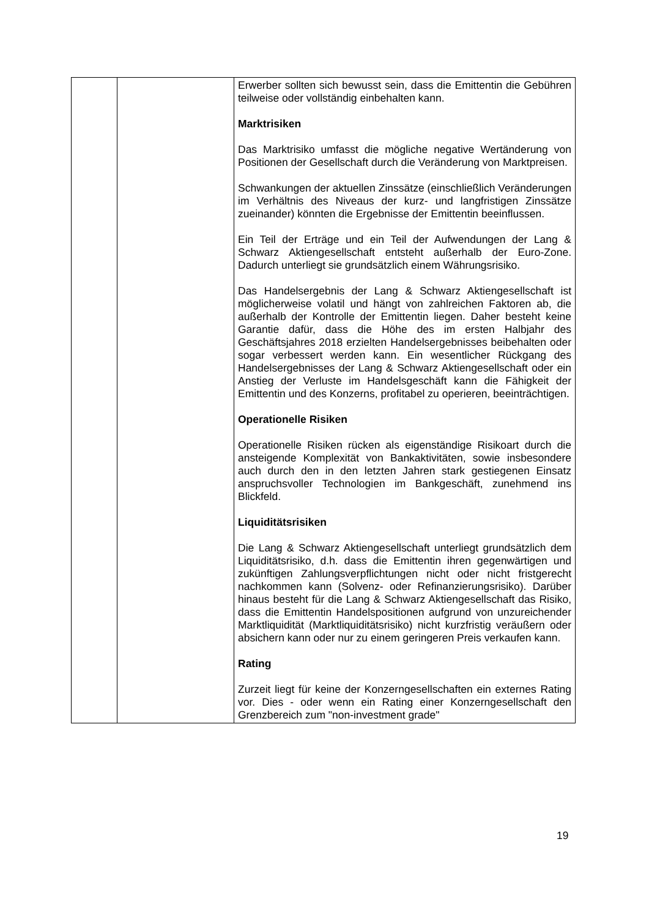| | | Erwerber sollten sich bewusst sein, dass die Emittentin die Gebühren teilweise oder vollständig einbehalten kann. Marktrisiken Das Marktrisiko umfasst die mögliche negative Wertänderung von Positionen der Gesellschaft durch die Veränderung von Marktpreisen. Schwankungen der aktuellen Zinssätze (einschließlich Veränderungen im Verhältnis des Niveaus der kurz- und langfristigen Zinssätze zueinander) könnten die Ergebnisse der Emittentin beeinflussen. Ein Teil der Erträge und ein Teil der Aufwendungen der Lang & Schwarz Aktiengesellschaft entsteht außerhalb der Euro-Zone. Dadurch unterliegt sie grundsätzlich einem Währungsrisiko. Das Handelsergebnis der Lang & Schwarz Aktiengesellschaft ist möglicherweise volatil und hängt von zahlreichen Faktoren ab, die außerhalb der Kontrolle der Emittentin liegen. Daher besteht keine Garantie dafür, dass die Höhe des im ersten Halbjahr des Geschäftsjahres 2018 erzielten Handelsergebnisses beibehalten oder sogar verbessert werden kann. Ein wesentlicher Rückgang des Handelsergebnisses der Lang & Schwarz Aktiengesellschaft oder ein Anstieg der Verluste im Handelsgeschäft kann die Fähigkeit der Emittentin und des Konzerns, profitabel zu operieren, beeinträchtigen. Operationelle Risiken Operationelle Risiken rücken als eigenständige Risikoart durch die ansteigende Komplexität von Bankaktivitäten, sowie insbesondere auch durch den in den letzten Jahren stark gestiegenen Einsatz anspruchsvoller Technologien im Bankgeschäft, zunehmend ins Blickfeld. Liquiditätsrisiken Die Lang & Schwarz Aktiengesellschaft unterliegt grundsätzlich dem Liquiditätsrisiko, d.h. dass die Emittentin ihren gegenwärtigen und zukünftigen Zahlungsverpflichtungen nicht oder nicht fristgerecht nachkommen kann (Solvenz- oder Refinanzierungsrisiko). Darüber hinaus besteht für die Lang & Schwarz Aktiengesellschaft das Risiko, dass die Emittentin Handelspositionen aufgrund von unzureichender Marktliquidität (Marktliquiditätsrisiko) nicht kurzfristig veräußern oder absichern kann oder nur zu einem geringeren Preis verkaufen kann. Rating Zurzeit liegt für keine der Konzerngesellschaften ein externes Rating vor. Dies - oder wenn ein Rating einer Konzerngesellschaft den Grenzbereich zum "non-investment grade" |
19